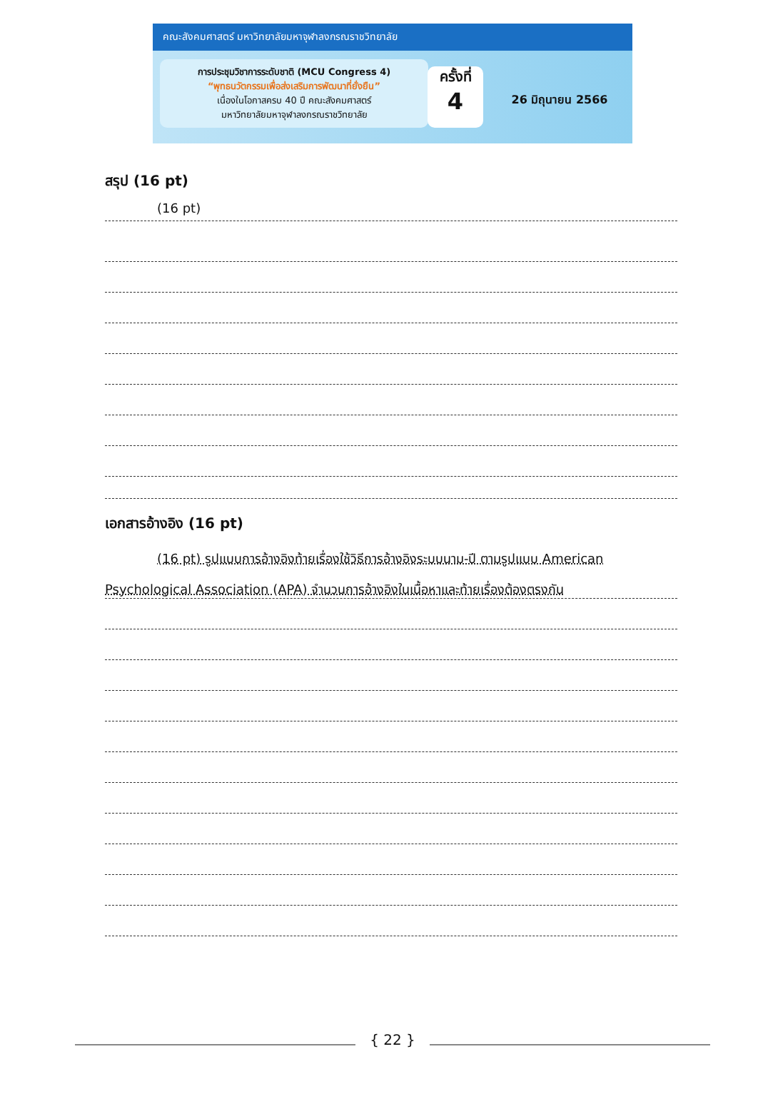คณะสังคมศาสตร์ มหาวิทยาลัยมหาจุฬาลงกรณราชวิทยาลัย
การประชุมวิชาการระดับชาติ (MCU Congress 4)
“พุทธนวัตกรรมเพื่อส่งเสริมการพัฒนาที่ยั่งยืน”
เนื่องในโอกาสครบ 40 ปี คณะสังคมศาสตร์
มหาวิทยาลัยมหาจุฬาลงกรณราชวิทยาลัย
ครั้งที่
4
26 มิถุนายน 2566
สรุป (16 pt)
(16 pt)
เอกสารอ้างอิง (16 pt)
(16 pt) รูปแบบการอ้างอิงท้ายเรื่องใช้วิธีการอ้างอิงระบบนาม-ปี ตามรูปแบบ American Psychological Association (APA) จำนวนการอ้างอิงในเนื้อหาและท้ายเรื่องต้องตรงกัน
{ 22 }